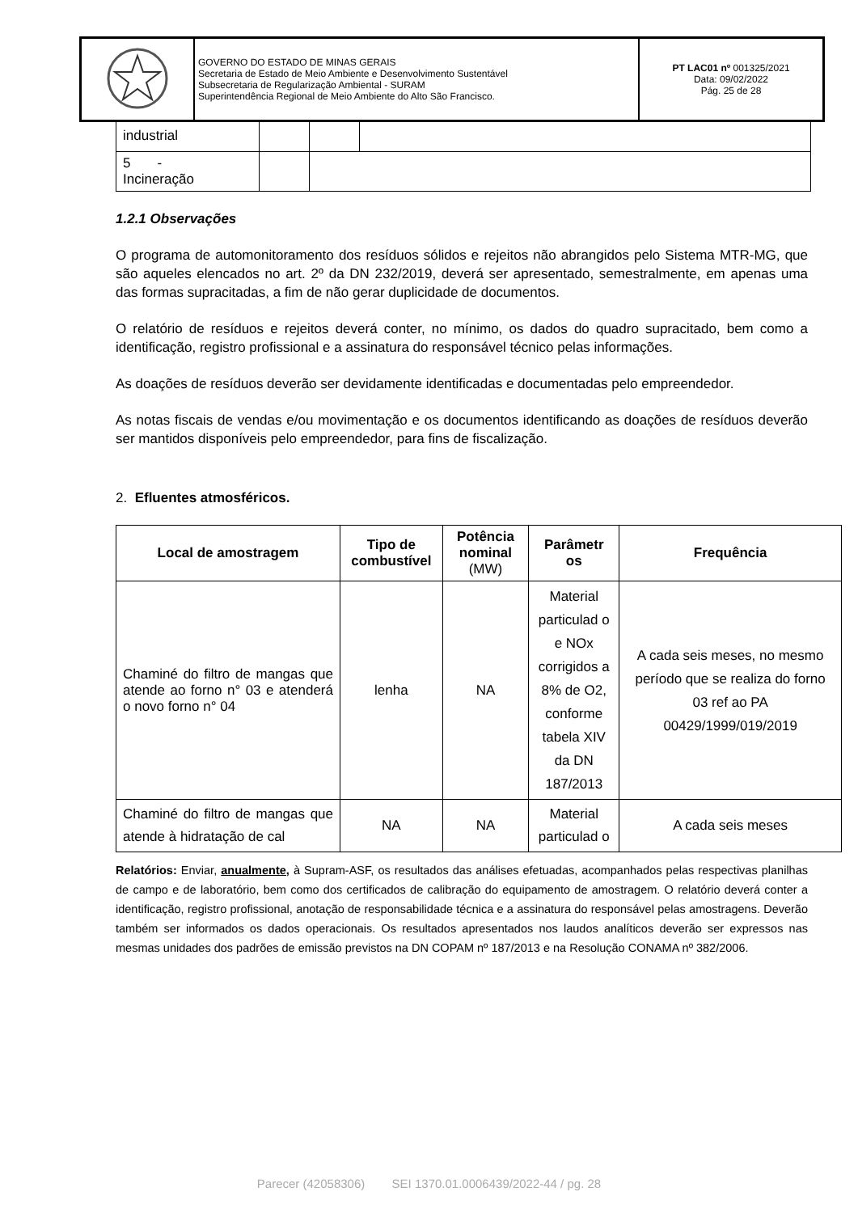| | GOVERNO DO ESTADO DE MINAS GERAIS Secretaria de Estado de Meio Ambiente e Desenvolvimento Sustentável Subsecretaria de Regularização Ambiental - SURAM Superintendência Regional de Meio Ambiente do Alto São Francisco. | PT LAC01 nº 001325/2021 Data: 09/02/2022 Pág. 25 de 28 |
| industrial | | | |
| 5 - Incineração | | | |
1.2.1 Observações
O programa de automonitoramento dos resíduos sólidos e rejeitos não abrangidos pelo Sistema MTR-MG, que são aqueles elencados no art. 2º da DN 232/2019, deverá ser apresentado, semestralmente, em apenas uma das formas supracitadas, a fim de não gerar duplicidade de documentos.
O relatório de resíduos e rejeitos deverá conter, no mínimo, os dados do quadro supracitado, bem como a identificação, registro profissional e a assinatura do responsável técnico pelas informações.
As doações de resíduos deverão ser devidamente identificadas e documentadas pelo empreendedor.
As notas fiscais de vendas e/ou movimentação e os documentos identificando as doações de resíduos deverão ser mantidos disponíveis pelo empreendedor, para fins de fiscalização.
2. Efluentes atmosféricos.
| Local de amostragem | Tipo de combustível | Potência nominal (MW) | Parâmetr os | Frequência |
| --- | --- | --- | --- | --- |
| Chaminé do filtro de mangas que atende ao forno n° 03 e atenderá o novo forno n° 04 | lenha | NA | Material particulad o e NOx corrigidos a 8% de O2, conforme tabela XIV da DN 187/2013 | A cada seis meses, no mesmo período que se realiza do forno 03 ref ao PA 00429/1999/019/2019 |
| Chaminé do filtro de mangas que atende à hidratação de cal | NA | NA | Material particulad o | A cada seis meses |
Relatórios: Enviar, anualmente, à Supram-ASF, os resultados das análises efetuadas, acompanhados pelas respectivas planilhas de campo e de laboratório, bem como dos certificados de calibração do equipamento de amostragem. O relatório deverá conter a identificação, registro profissional, anotação de responsabilidade técnica e a assinatura do responsável pelas amostragens. Deverão também ser informados os dados operacionais. Os resultados apresentados nos laudos analíticos deverão ser expressos nas mesmas unidades dos padrões de emissão previstos na DN COPAM nº 187/2013 e na Resolução CONAMA nº 382/2006.
Parecer (42058306) SEI 1370.01.0006439/2022-44 / pg. 28